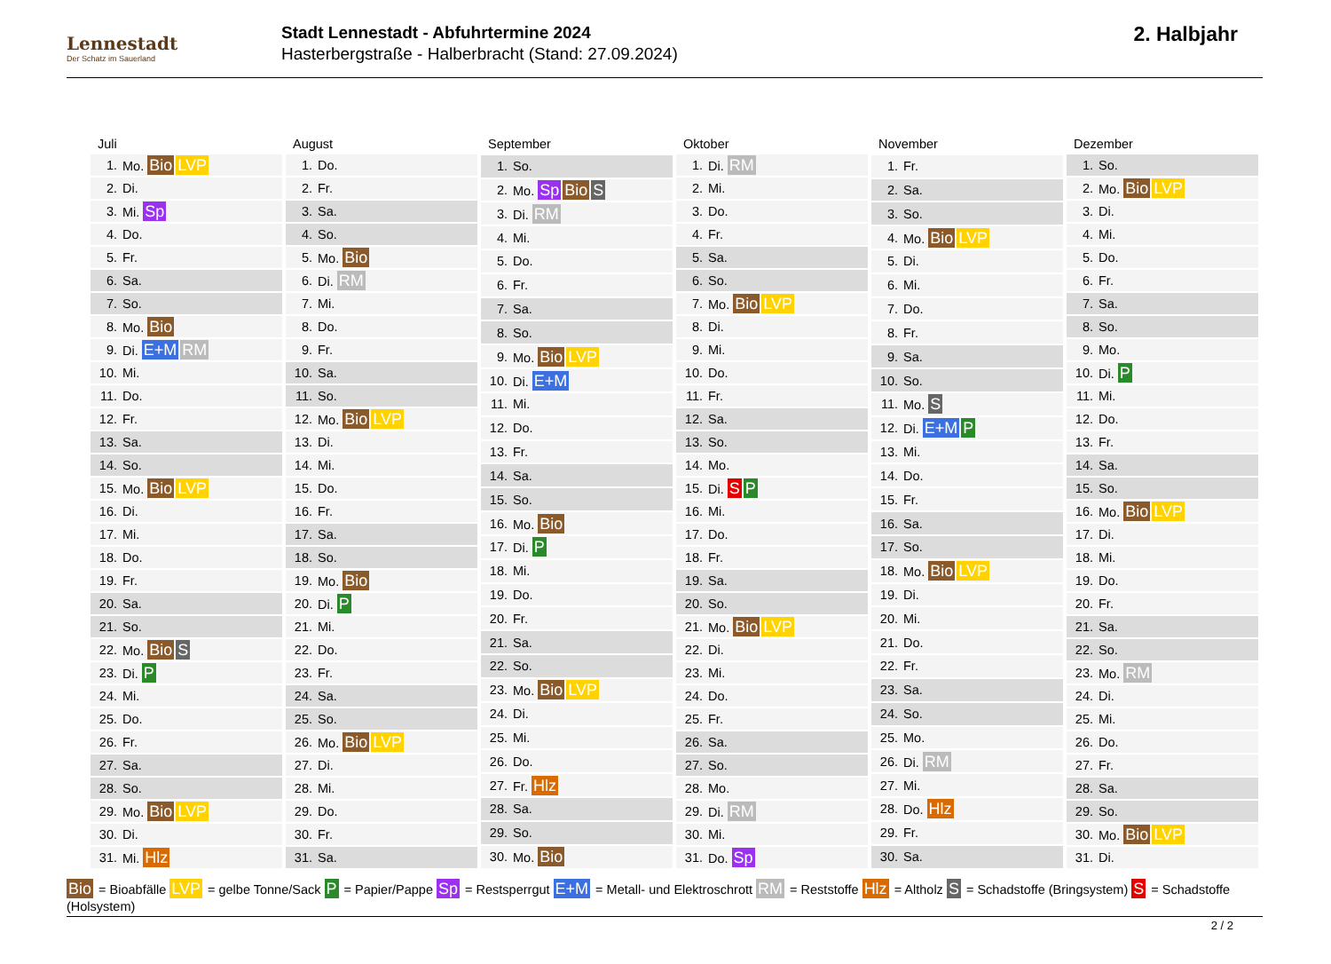Lennestadt
Der Schatz im Sauerland
Stadt Lennestadt - Abfuhrtermine 2024
Hasterbergstraße - Halberbracht (Stand: 27.09.2024)
2. Halbjahr
| Juli | |
| --- | --- |
| 1. | Mo. Bio LVP |
| 2. | Di. |
| 3. | Mi. Sp |
| 4. | Do. |
| 5. | Fr. |
| 6. | Sa. |
| 7. | So. |
| 8. | Mo. Bio |
| 9. | Di. E+M RM |
| 10. | Mi. |
| 11. | Do. |
| 12. | Fr. |
| 13. | Sa. |
| 14. | So. |
| 15. | Mo. Bio LVP |
| 16. | Di. |
| 17. | Mi. |
| 18. | Do. |
| 19. | Fr. |
| 20. | Sa. |
| 21. | So. |
| 22. | Mo. Bio S |
| 23. | Di. P |
| 24. | Mi. |
| 25. | Do. |
| 26. | Fr. |
| 27. | Sa. |
| 28. | So. |
| 29. | Mo. Bio LVP |
| 30. | Di. |
| 31. | Mi. Hlz |
| August | |
| --- | --- |
| 1. | Do. |
| 2. | Fr. |
| 3. | Sa. |
| 4. | So. |
| 5. | Mo. Bio |
| 6. | Di. RM |
| 7. | Mi. |
| 8. | Do. |
| 9. | Fr. |
| 10. | Sa. |
| 11. | So. |
| 12. | Mo. Bio LVP |
| 13. | Di. |
| 14. | Mi. |
| 15. | Do. |
| 16. | Fr. |
| 17. | Sa. |
| 18. | So. |
| 19. | Mo. Bio |
| 20. | Di. P |
| 21. | Mi. |
| 22. | Do. |
| 23. | Fr. |
| 24. | Sa. |
| 25. | So. |
| 26. | Mo. Bio LVP |
| 27. | Di. |
| 28. | Mi. |
| 29. | Do. |
| 30. | Fr. |
| 31. | Sa. |
| September | |
| --- | --- |
| 1. | So. |
| 2. | Mo. Sp Bio S |
| 3. | Di. RM |
| 4. | Mi. |
| 5. | Do. |
| 6. | Fr. |
| 7. | Sa. |
| 8. | So. |
| 9. | Mo. Bio LVP |
| 10. | Di. E+M |
| 11. | Mi. |
| 12. | Do. |
| 13. | Fr. |
| 14. | Sa. |
| 15. | So. |
| 16. | Mo. Bio |
| 17. | Di. P |
| 18. | Mi. |
| 19. | Do. |
| 20. | Fr. |
| 21. | Sa. |
| 22. | So. |
| 23. | Mo. Bio LVP |
| 24. | Di. |
| 25. | Mi. |
| 26. | Do. |
| 27. | Fr. Hlz |
| 28. | Sa. |
| 29. | So. |
| 30. | Mo. Bio |
| Oktober | |
| --- | --- |
| 1. | Di. RM |
| 2. | Mi. |
| 3. | Do. |
| 4. | Fr. |
| 5. | Sa. |
| 6. | So. |
| 7. | Mo. Bio LVP |
| 8. | Di. |
| 9. | Mi. |
| 10. | Do. |
| 11. | Fr. |
| 12. | Sa. |
| 13. | So. |
| 14. | Mo. |
| 15. | Di. S P |
| 16. | Mi. |
| 17. | Do. |
| 18. | Fr. |
| 19. | Sa. |
| 20. | So. |
| 21. | Mo. Bio LVP |
| 22. | Di. |
| 23. | Mi. |
| 24. | Do. |
| 25. | Fr. |
| 26. | Sa. |
| 27. | So. |
| 28. | Mo. |
| 29. | Di. RM |
| 30. | Mi. |
| 31. | Do. Sp |
| November | |
| --- | --- |
| 1. | Fr. |
| 2. | Sa. |
| 3. | So. |
| 4. | Mo. Bio LVP |
| 5. | Di. |
| 6. | Mi. |
| 7. | Do. |
| 8. | Fr. |
| 9. | Sa. |
| 10. | So. |
| 11. | Mo. S |
| 12. | Di. E+M P |
| 13. | Mi. |
| 14. | Do. |
| 15. | Fr. |
| 16. | Sa. |
| 17. | So. |
| 18. | Mo. Bio LVP |
| 19. | Di. |
| 20. | Mi. |
| 21. | Do. |
| 22. | Fr. |
| 23. | Sa. |
| 24. | So. |
| 25. | Mo. |
| 26. | Di. RM |
| 27. | Mi. |
| 28. | Do. Hlz |
| 29. | Fr. |
| 30. | Sa. |
| Dezember | |
| --- | --- |
| 1. | So. |
| 2. | Mo. Bio LVP |
| 3. | Di. |
| 4. | Mi. |
| 5. | Do. |
| 6. | Fr. |
| 7. | Sa. |
| 8. | So. |
| 9. | Mo. |
| 10. | Di. P |
| 11. | Mi. |
| 12. | Do. |
| 13. | Fr. |
| 14. | Sa. |
| 15. | So. |
| 16. | Mo. Bio LVP |
| 17. | Di. |
| 18. | Mi. |
| 19. | Do. |
| 20. | Fr. |
| 21. | Sa. |
| 22. | So. |
| 23. | Mo. RM |
| 24. | Di. |
| 25. | Mi. |
| 26. | Do. |
| 27. | Fr. |
| 28. | Sa. |
| 29. | So. |
| 30. | Mo. Bio LVP |
| 31. | Di. |
Bio = Bioabfälle LVP = gelbe Tonne/Sack P = Papier/Pappe Sp = Restsperrgut E+M = Metall- und Elektroschrott RM = Reststoffe Hlz = Altholz S = Schadstoffe (Bringsystem) S = Schadstoffe (Holsystem)
2 / 2